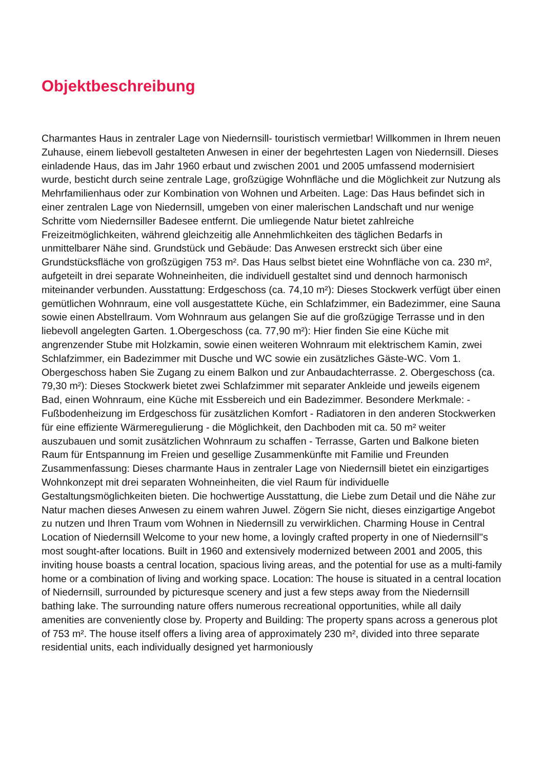Objektbeschreibung
Charmantes Haus in zentraler Lage von Niedernsill- touristisch vermietbar! Willkommen in Ihrem neuen Zuhause, einem liebevoll gestalteten Anwesen in einer der begehrtesten Lagen von Niedernsill. Dieses einladende Haus, das im Jahr 1960 erbaut und zwischen 2001 und 2005 umfassend modernisiert wurde, besticht durch seine zentrale Lage, großzügige Wohnfläche und die Möglichkeit zur Nutzung als Mehrfamilienhaus oder zur Kombination von Wohnen und Arbeiten. Lage: Das Haus befindet sich in einer zentralen Lage von Niedernsill, umgeben von einer malerischen Landschaft und nur wenige Schritte vom Niedernsiller Badesee entfernt. Die umliegende Natur bietet zahlreiche Freizeitmöglichkeiten, während gleichzeitig alle Annehmlichkeiten des täglichen Bedarfs in unmittelbarer Nähe sind. Grundstück und Gebäude: Das Anwesen erstreckt sich über eine Grundstücksfläche von großzügigen 753 m². Das Haus selbst bietet eine Wohnfläche von ca. 230 m², aufgeteilt in drei separate Wohneinheiten, die individuell gestaltet sind und dennoch harmonisch miteinander verbunden. Ausstattung: Erdgeschoss (ca. 74,10 m²): Dieses Stockwerk verfügt über einen gemütlichen Wohnraum, eine voll ausgestattete Küche, ein Schlafzimmer, ein Badezimmer, eine Sauna sowie einen Abstellraum. Vom Wohnraum aus gelangen Sie auf die großzügige Terrasse und in den liebevoll angelegten Garten. 1.Obergeschoss (ca. 77,90 m²): Hier finden Sie eine Küche mit angrenzender Stube mit Holzkamin, sowie einen weiteren Wohnraum mit elektrischem Kamin, zwei Schlafzimmer, ein Badezimmer mit Dusche und WC sowie ein zusätzliches Gäste-WC. Vom 1. Obergeschoss haben Sie Zugang zu einem Balkon und zur Anbaudachterrasse. 2. Obergeschoss (ca. 79,30 m²): Dieses Stockwerk bietet zwei Schlafzimmer mit separater Ankleide und jeweils eigenem Bad, einen Wohnraum, eine Küche mit Essbereich und ein Badezimmer. Besondere Merkmale: - Fußbodenheizung im Erdgeschoss für zusätzlichen Komfort - Radiatoren in den anderen Stockwerken für eine effiziente Wärmeregulierung - die Möglichkeit, den Dachboden mit ca. 50 m² weiter auszubauen und somit zusätzlichen Wohnraum zu schaffen - Terrasse, Garten und Balkone bieten Raum für Entspannung im Freien und gesellige Zusammenkünfte mit Familie und Freunden Zusammenfassung: Dieses charmante Haus in zentraler Lage von Niedernsill bietet ein einzigartiges Wohnkonzept mit drei separaten Wohneinheiten, die viel Raum für individuelle Gestaltungsmöglichkeiten bieten. Die hochwertige Ausstattung, die Liebe zum Detail und die Nähe zur Natur machen dieses Anwesen zu einem wahren Juwel. Zögern Sie nicht, dieses einzigartige Angebot zu nutzen und Ihren Traum vom Wohnen in Niedernsill zu verwirklichen. Charming House in Central Location of Niedernsill Welcome to your new home, a lovingly crafted property in one of Niedernsill''s most sought-after locations. Built in 1960 and extensively modernized between 2001 and 2005, this inviting house boasts a central location, spacious living areas, and the potential for use as a multi-family home or a combination of living and working space. Location: The house is situated in a central location of Niedernsill, surrounded by picturesque scenery and just a few steps away from the Niedernsill bathing lake. The surrounding nature offers numerous recreational opportunities, while all daily amenities are conveniently close by. Property and Building: The property spans across a generous plot of 753 m². The house itself offers a living area of approximately 230 m², divided into three separate residential units, each individually designed yet harmoniously